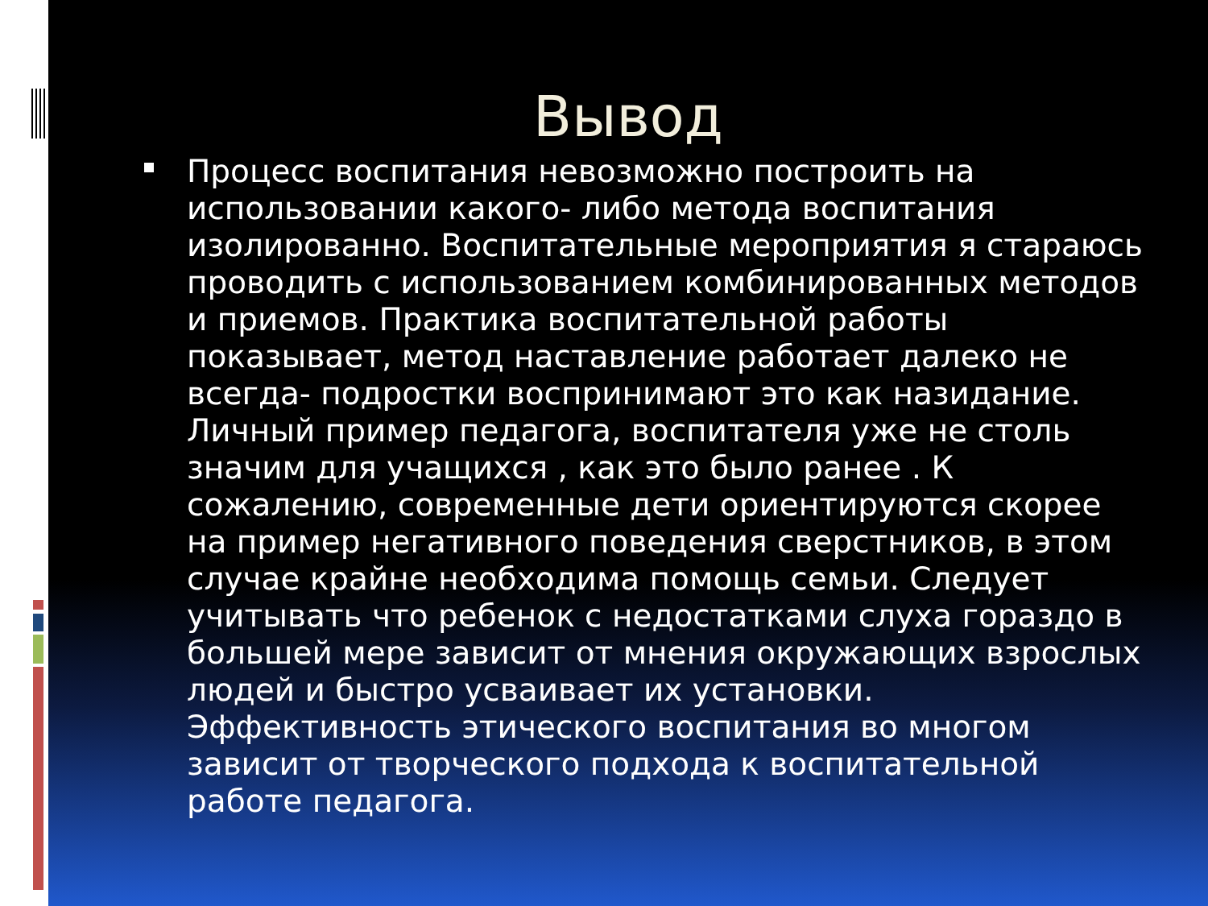Вывод
Процесс воспитания невозможно построить на использовании какого- либо метода воспитания изолированно. Воспитательные мероприятия я стараюсь проводить с использованием комбинированных методов и приемов. Практика воспитательной работы показывает, метод наставление работает далеко не всегда- подростки воспринимают это как назидание. Личный пример педагога, воспитателя уже не столь значим для учащихся , как это было ранее . К сожалению, современные дети ориентируются скорее на пример негативного поведения сверстников, в этом случае крайне необходима помощь семьи. Следует учитывать что ребенок с недостатками слуха гораздо в большей мере зависит от мнения окружающих взрослых людей и быстро усваивает их установки. Эффективность этического воспитания во многом зависит от творческого подхода к воспитательной работе педагога.